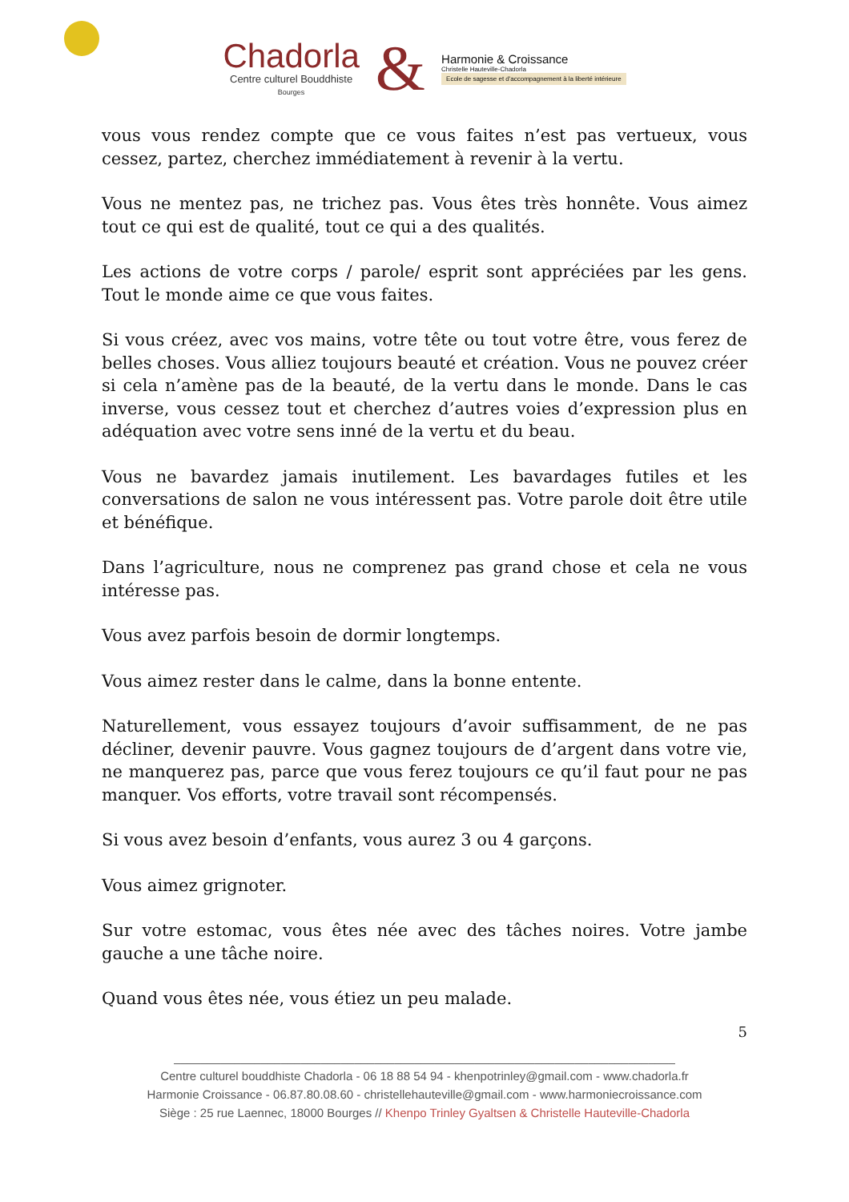Chadorla
Centre culturel Bouddhiste
Bourges
&
Harmonie & Croissance
Christelle Hauteville-Chadorla
Ecole de sagesse et d'accompagnement à la liberté intérieure
vous vous rendez compte que ce vous faites n’est pas vertueux, vous cessez, partez, cherchez immédiatement à revenir à la vertu.
Vous ne mentez pas, ne trichez pas. Vous êtes très honnête. Vous aimez tout ce qui est de qualité, tout ce qui a des qualités.
Les actions de votre corps / parole/ esprit sont appréciées par les gens. Tout le monde aime ce que vous faites.
Si vous créez, avec vos mains, votre tête ou tout votre être, vous ferez de belles choses. Vous alliez toujours beauté et création. Vous ne pouvez créer si cela n’amène pas de la beauté, de la vertu dans le monde. Dans le cas inverse, vous cessez tout et cherchez d’autres voies d’expression plus en adéquation avec votre sens inné de la vertu et du beau.
Vous ne bavardez jamais inutilement. Les bavardages futiles et les conversations de salon ne vous intéressent pas. Votre parole doit être utile et bénéfique.
Dans l’agriculture, nous ne comprenez pas grand chose et cela ne vous intéresse pas.
Vous avez parfois besoin de dormir longtemps.
Vous aimez rester dans le calme, dans la bonne entente.
Naturellement, vous essayez toujours d’avoir suffisamment, de ne pas décliner, devenir pauvre. Vous gagnez toujours de d’argent dans votre vie, ne manquerez pas, parce que vous ferez toujours ce qu’il faut pour ne pas manquer. Vos efforts, votre travail sont récompensés.
Si vous avez besoin d’enfants, vous aurez 3 ou 4 garçons.
Vous aimez grignoter.
Sur votre estomac, vous êtes née avec des tâches noires. Votre jambe gauche a une tâche noire.
Quand vous êtes née, vous étiez un peu malade.
5
___________________________________________________________________________
Centre culturel bouddhiste Chadorla - 06 18 88 54 94 - khenpotrinley@gmail.com - www.chadorla.fr
Harmonie Croissance - 06.87.80.08.60 - christellehauteville@gmail.com - www.harmoniecroissance.com
Siège : 25 rue Laennec, 18000 Bourges // Khenpo Trinley Gyaltsen & Christelle Hauteville-Chadorla